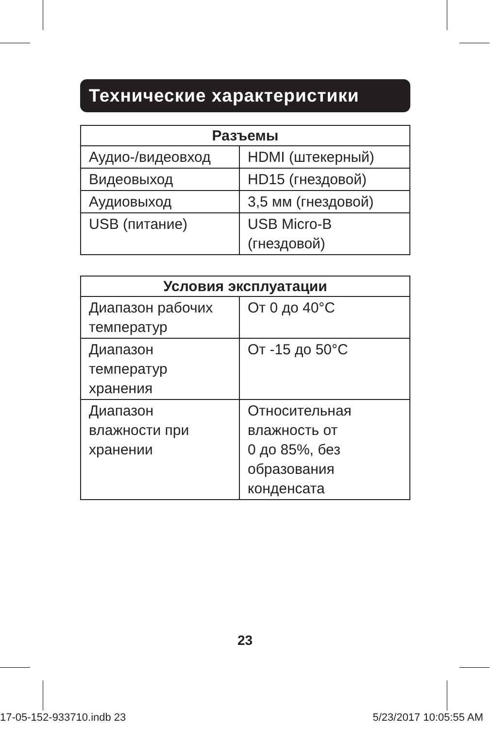Технические характеристики
| Разъемы | |
| --- | --- |
| Аудио-/видеовход | HDMI (штекерный) |
| Видеовыход | HD15 (гнездовой) |
| Аудиовыход | 3,5 мм (гнездовой) |
| USB (питание) | USB Micro-B (гнездовой) |
| Условия эксплуатации | |
| --- | --- |
| Диапазон рабочих температур | От 0 до 40°C |
| Диапазон температур хранения | От -15 до 50°C |
| Диапазон влажности при хранении | Относительная влажность от 0 до 85%, без образования конденсата |
23
17-05-152-933710.indb 23 5/23/2017 10:05:55 AM